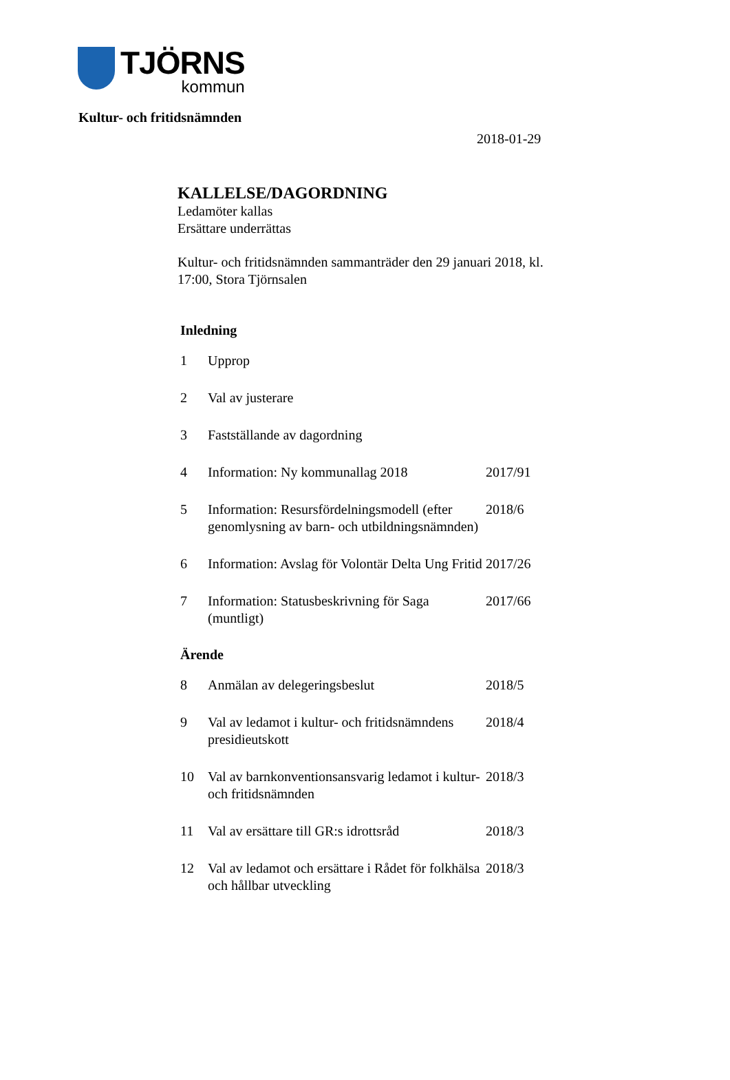TJÖRNS
kommun
Kultur- och fritidsnämnden
2018-01-29
KALLELSE/DAGORDNING
Ledamöter kallas
Ersättare underrättas
Kultur- och fritidsnämnden sammanträder den 29 januari 2018, kl.
17:00, Stora Tjörnsalen
Inledning
| 1 | Upprop | |
| 2 | Val av justerare | |
| 3 | Fastställande av dagordning | |
| 4 | Information: Ny kommunallag 2018 | 2017/91 |
| 5 | Information: Resursfördelningsmodell (efter genomlysning av barn- och utbildningsnämnden) | 2018/6 |
| 6 | Information: Avslag för Volontär Delta Ung Fritid | 2017/26 |
| 7 | Information: Statusbeskrivning för Saga (muntligt) | 2017/66 |
Ärende
| 8 | Anmälan av delegeringsbeslut | 2018/5 |
| 9 | Val av ledamot i kultur- och fritidsnämndens presidieutskott | 2018/4 |
| 10 | Val av barnkonventionsansvarig ledamot i kultur- och fritidsnämnden | 2018/3 |
| 11 | Val av ersättare till GR:s idrottsråd | 2018/3 |
| 12 | Val av ledamot och ersättare i Rådet för folkhälsa och hållbar utveckling | 2018/3 |